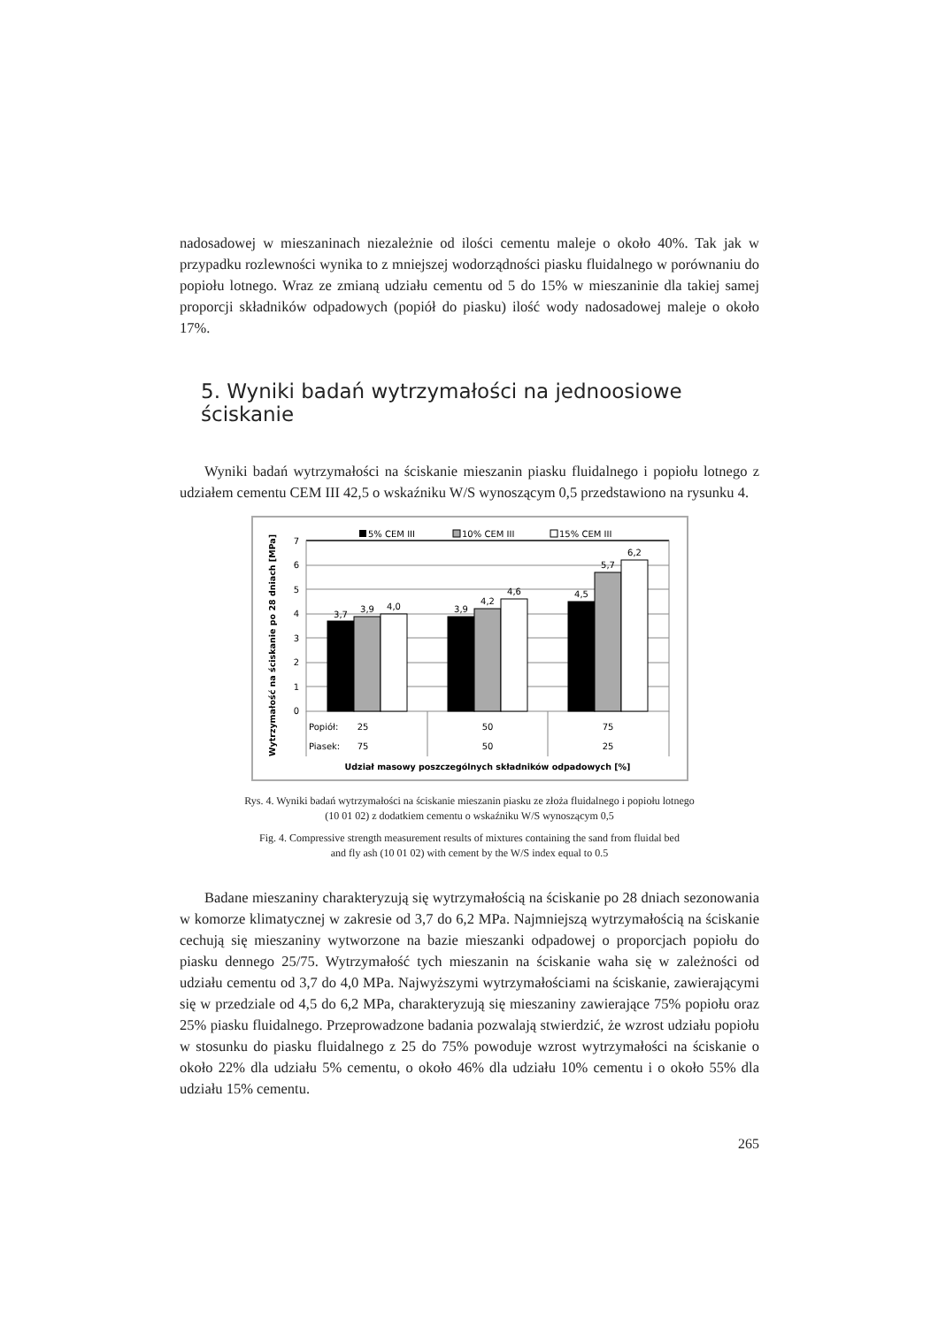nadosadowej w mieszaninach niezależnie od ilości cementu maleje o około 40%. Tak jak w przypadku rozlewności wynika to z mniejszej wodorządności piasku fluidalnego w porównaniu do popiołu lotnego. Wraz ze zmianą udziału cementu od 5 do 15% w mieszaninie dla takiej samej proporcji składników odpadowych (popiół do piasku) ilość wody nadosadowej maleje o około 17%.
5. Wyniki badań wytrzymałości na jednoosiowe ściskanie
Wyniki badań wytrzymałości na ściskanie mieszanin piasku fluidalnego i popiołu lotnego z udziałem cementu CEM III 42,5 o wskaźniku W/S wynoszącym 0,5 przedstawiono na rysunku 4.
Wytrzymałość na ściskanie po 28 dniach [MPa]
5% CEM III
10% CEM III
15% CEM III
0
1
2
3
4
5
6
7
3,7
3,9
4,0
3,9
4,2
4,6
4,5
5,7
6,2
Popiół:
Piasek:
25
50
75
75
50
25
Udział masowy poszczególnych składników odpadowych [%]
Rys. 4. Wyniki badań wytrzymałości na ściskanie mieszanin piasku ze złoża fluidalnego i popiołu lotnego
(10 01 02) z dodatkiem cementu o wskaźniku W/S wynoszącym 0,5
Fig. 4. Compressive strength measurement results of mixtures containing the sand from fluidal bed
and fly ash (10 01 02) with cement by the W/S index equal to 0.5
Badane mieszaniny charakteryzują się wytrzymałością na ściskanie po 28 dniach sezonowania w komorze klimatycznej w zakresie od 3,7 do 6,2 MPa. Najmniejszą wytrzymałością na ściskanie cechują się mieszaniny wytworzone na bazie mieszanki odpadowej o proporcjach popiołu do piasku dennego 25/75. Wytrzymałość tych mieszanin na ściskanie waha się w zależności od udziału cementu od 3,7 do 4,0 MPa. Najwyższymi wytrzymałościami na ściskanie, zawierającymi się w przedziale od 4,5 do 6,2 MPa, charakteryzują się mieszaniny zawierające 75% popiołu oraz 25% piasku fluidalnego. Przeprowadzone badania pozwalają stwierdzić, że wzrost udziału popiołu w stosunku do piasku fluidalnego z 25 do 75% powoduje wzrost wytrzymałości na ściskanie o około 22% dla udziału 5% cementu, o około 46% dla udziału 10% cementu i o około 55% dla udziału 15% cementu.
265